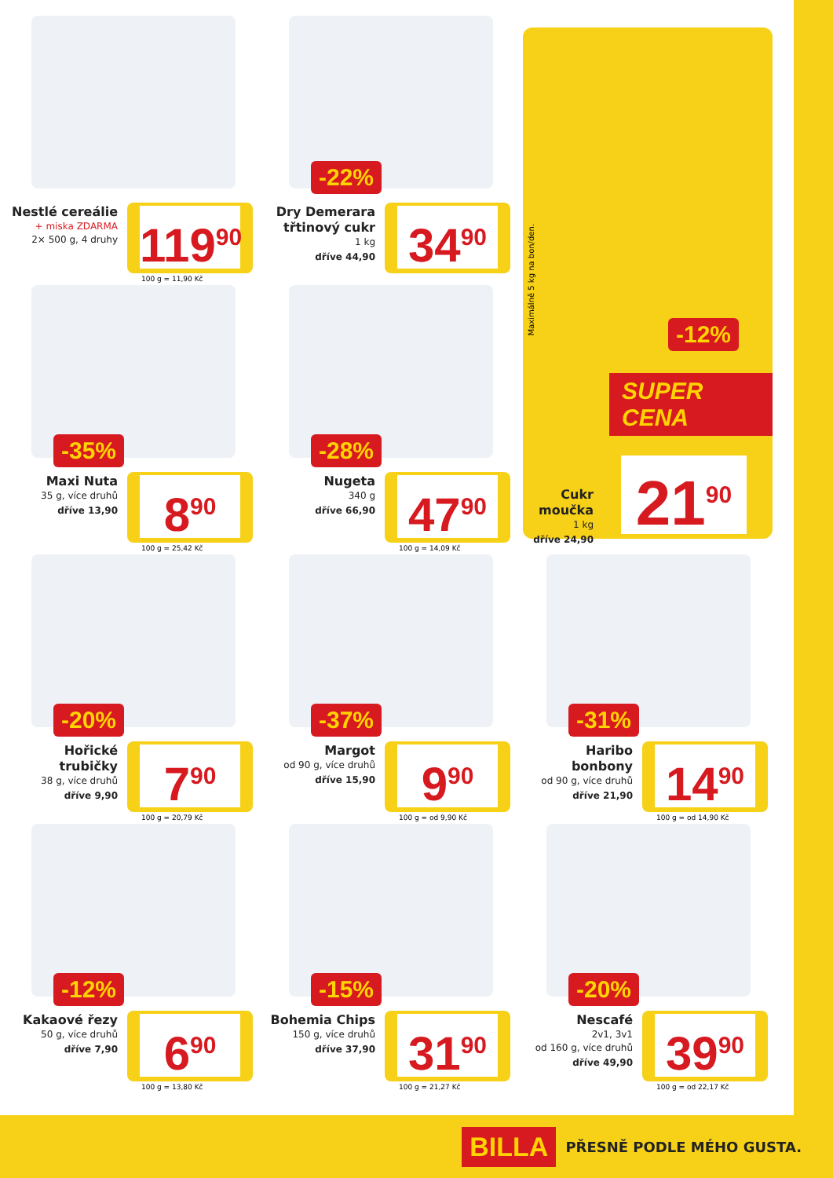Nestlé cereálie
+ miska ZDARMA
2× 500 g, 4 druhy
119<sup>90</sup>
100 g = 11,90 Kč
-22%
Dry Demerara třtinový cukr
1 kg
dříve 44,90
34<sup>90</sup>
Maximálně 5 kg na bon/den.
-12%
SUPER CENA
Cukr moučka
1 kg
dříve 24,90
21<sup>90</sup>
-35%
Maxi Nuta
35 g, více druhů
dříve 13,90
8<sup>90</sup>
100 g = 25,42 Kč
-28%
Nugeta
340 g
dříve 66,90
47<sup>90</sup>
100 g = 14,09 Kč
-20%
Hořické trubičky
38 g, více druhů
dříve 9,90
7<sup>90</sup>
100 g = 20,79 Kč
-37%
Margot
od 90 g, více druhů
dříve 15,90
9<sup>90</sup>
100 g = od 9,90 Kč
-31%
Haribo bonbony
od 90 g, více druhů
dříve 21,90
14<sup>90</sup>
100 g = od 14,90 Kč
-12%
Kakaové řezy
50 g, více druhů
dříve 7,90
6<sup>90</sup>
100 g = 13,80 Kč
-15%
Bohemia Chips
150 g, více druhů
dříve 37,90
31<sup>90</sup>
100 g = 21,27 Kč
-20%
Nescafé
2v1, 3v1
od 160 g, více druhů
dříve 49,90
39<sup>90</sup>
100 g = od 22,17 Kč
BILLA PŘESNĚ PODLE MÉHO GUSTA.